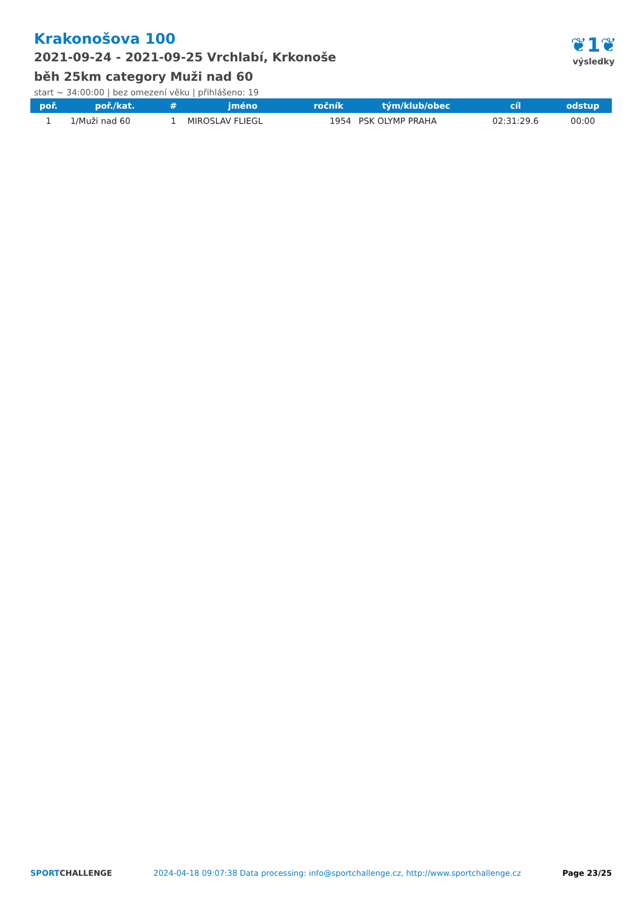Krakonošova 100
2021-09-24 - 2021-09-25 Vrchlabí, Krkonoše
běh 25km category Muži nad 60
start ~ 34:00:00 | bez omezení věku | přihlášeno: 19
❦1❦
výsledky
| poř. | poř./kat. | # | jméno | ročník | tým/klub/obec | cíl | odstup |
| --- | --- | --- | --- | --- | --- | --- | --- |
| 1 | 1/Muži nad 60 | 1 | MIROSLAV FLIEGL | 1954 | PSK OLYMP PRAHA | 02:31:29.6 | 00:00 |
SPORTCHALLENGE 2024-04-18 09:07:38 Data processing: info@sportchallenge.cz, http://www.sportchallenge.cz Page 23/25